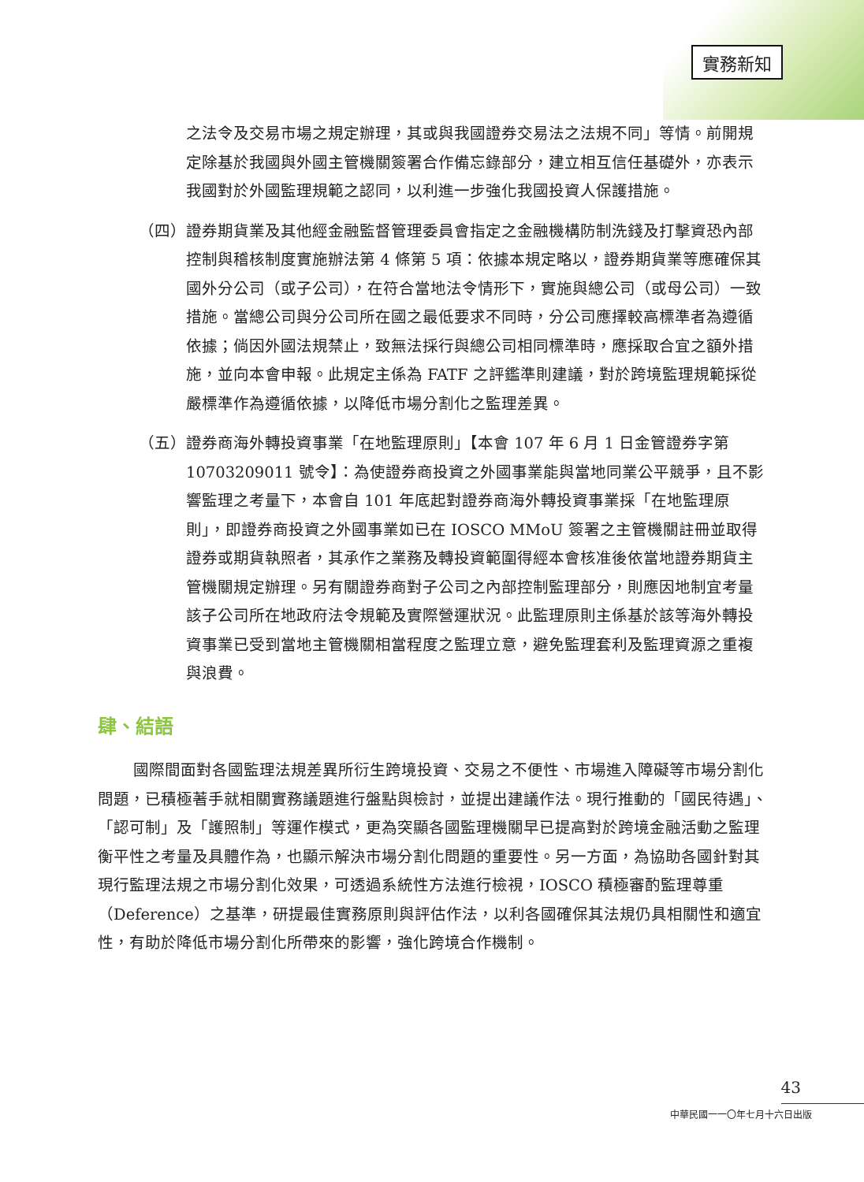實務新知
之法令及交易市場之規定辦理，其或與我國證券交易法之法規不同」等情。前開規定除基於我國與外國主管機關簽署合作備忘錄部分，建立相互信任基礎外，亦表示我國對於外國監理規範之認同，以利進一步強化我國投資人保護措施。
（四） 證券期貨業及其他經金融監督管理委員會指定之金融機構防制洗錢及打擊資恐內部控制與稽核制度實施辦法第 4 條第 5 項：依據本規定略以，證券期貨業等應確保其國外分公司（或子公司），在符合當地法令情形下，實施與總公司（或母公司）一致措施。當總公司與分公司所在國之最低要求不同時，分公司應擇較高標準者為遵循依據；倘因外國法規禁止，致無法採行與總公司相同標準時，應採取合宜之額外措施，並向本會申報。此規定主係為 FATF 之評鑑準則建議，對於跨境監理規範採從嚴標準作為遵循依據，以降低市場分割化之監理差異。
（五） 證券商海外轉投資事業「在地監理原則」【本會 107 年 6 月 1 日金管證券字第 10703209011 號令】：為使證券商投資之外國事業能與當地同業公平競爭，且不影響監理之考量下，本會自 101 年底起對證券商海外轉投資事業採「在地監理原則」，即證券商投資之外國事業如已在 IOSCO MMoU 簽署之主管機關註冊並取得證券或期貨執照者，其承作之業務及轉投資範圍得經本會核准後依當地證券期貨主管機關規定辦理。另有關證券商對子公司之內部控制監理部分，則應因地制宜考量該子公司所在地政府法令規範及實際營運狀況。此監理原則主係基於該等海外轉投資事業已受到當地主管機關相當程度之監理立意，避免監理套利及監理資源之重複與浪費。
肆、結語
國際間面對各國監理法規差異所衍生跨境投資、交易之不便性、市場進入障礙等市場分割化問題，已積極著手就相關實務議題進行盤點與檢討，並提出建議作法。現行推動的「國民待遇」、「認可制」及「護照制」等運作模式，更為突顯各國監理機關早已提高對於跨境金融活動之監理衡平性之考量及具體作為，也顯示解決市場分割化問題的重要性。另一方面，為協助各國針對其現行監理法規之市場分割化效果，可透過系統性方法進行檢視，IOSCO 積極審酌監理尊重（Deference）之基準，研提最佳實務原則與評估作法，以利各國確保其法規仍具相關性和適宜性，有助於降低市場分割化所帶來的影響，強化跨境合作機制。
43
中華民國一一〇年七月十六日出版